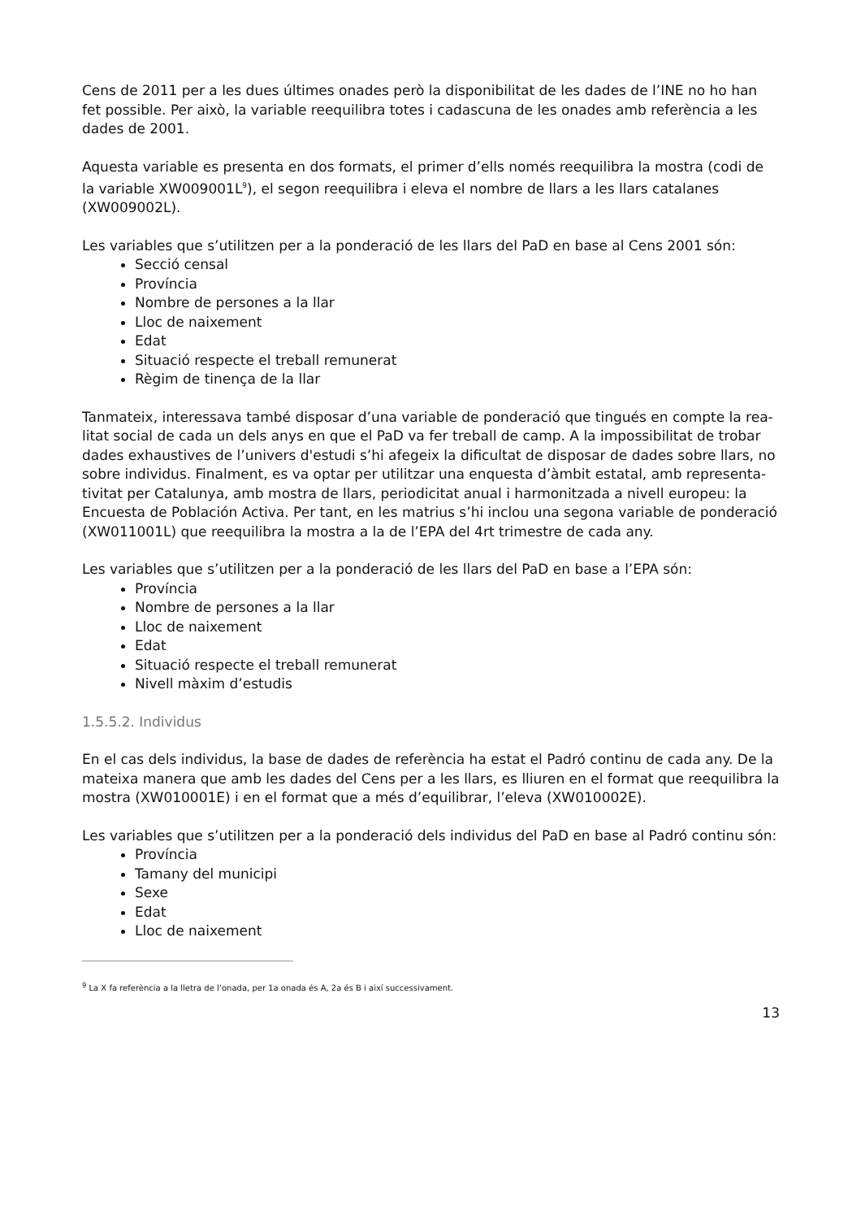Cens de 2011 per a les dues últimes onades però la disponibilitat de les dades de l’INE no ho han fet possible. Per això, la variable reequilibra totes i cadascuna de les onades amb referència a les dades de 2001.
Aquesta variable es presenta en dos formats, el primer d’ells només reequilibra la mostra (codi de la variable XW009001L<sup>9</sup>), el segon reequilibra i eleva el nombre de llars a les llars catalanes (XW009002L).
Les variables que s’utilitzen per a la ponderació de les llars del PaD en base al Cens 2001 són:
Secció censal
Província
Nombre de persones a la llar
Lloc de naixement
Edat
Situació respecte el treball remunerat
Règim de tinença de la llar
Tanmateix, interessava també disposar d’una variable de ponderació que tingués en compte la rea-litat social de cada un dels anys en que el PaD va fer treball de camp. A la impossibilitat de trobar dades exhaustives de l’univers d'estudi s’hi afegeix la dificultat de disposar de dades sobre llars, no sobre individus. Finalment, es va optar per utilitzar una enquesta d’àmbit estatal, amb representa-tivitat per Catalunya, amb mostra de llars, periodicitat anual i harmonitzada a nivell europeu: la Encuesta de Población Activa. Per tant, en les matrius s’hi inclou una segona variable de ponderació (XW011001L) que reequilibra la mostra a la de l’EPA del 4rt trimestre de cada any.
Les variables que s’utilitzen per a la ponderació de les llars del PaD en base a l’EPA són:
Província
Nombre de persones a la llar
Lloc de naixement
Edat
Situació respecte el treball remunerat
Nivell màxim d’estudis
1.5.5.2. Individus
En el cas dels individus, la base de dades de referència ha estat el Padró continu de cada any. De la mateixa manera que amb les dades del Cens per a les llars, es lliuren en el format que reequilibra la mostra (XW010001E) i en el format que a més d’equilibrar, l’eleva (XW010002E).
Les variables que s’utilitzen per a la ponderació dels individus del PaD en base al Padró continu són:
Província
Tamany del municipi
Sexe
Edat
Lloc de naixement
<sup>9</sup> La X fa referència a la lletra de l’onada, per 1a onada és A, 2a és B i així successivament.
13